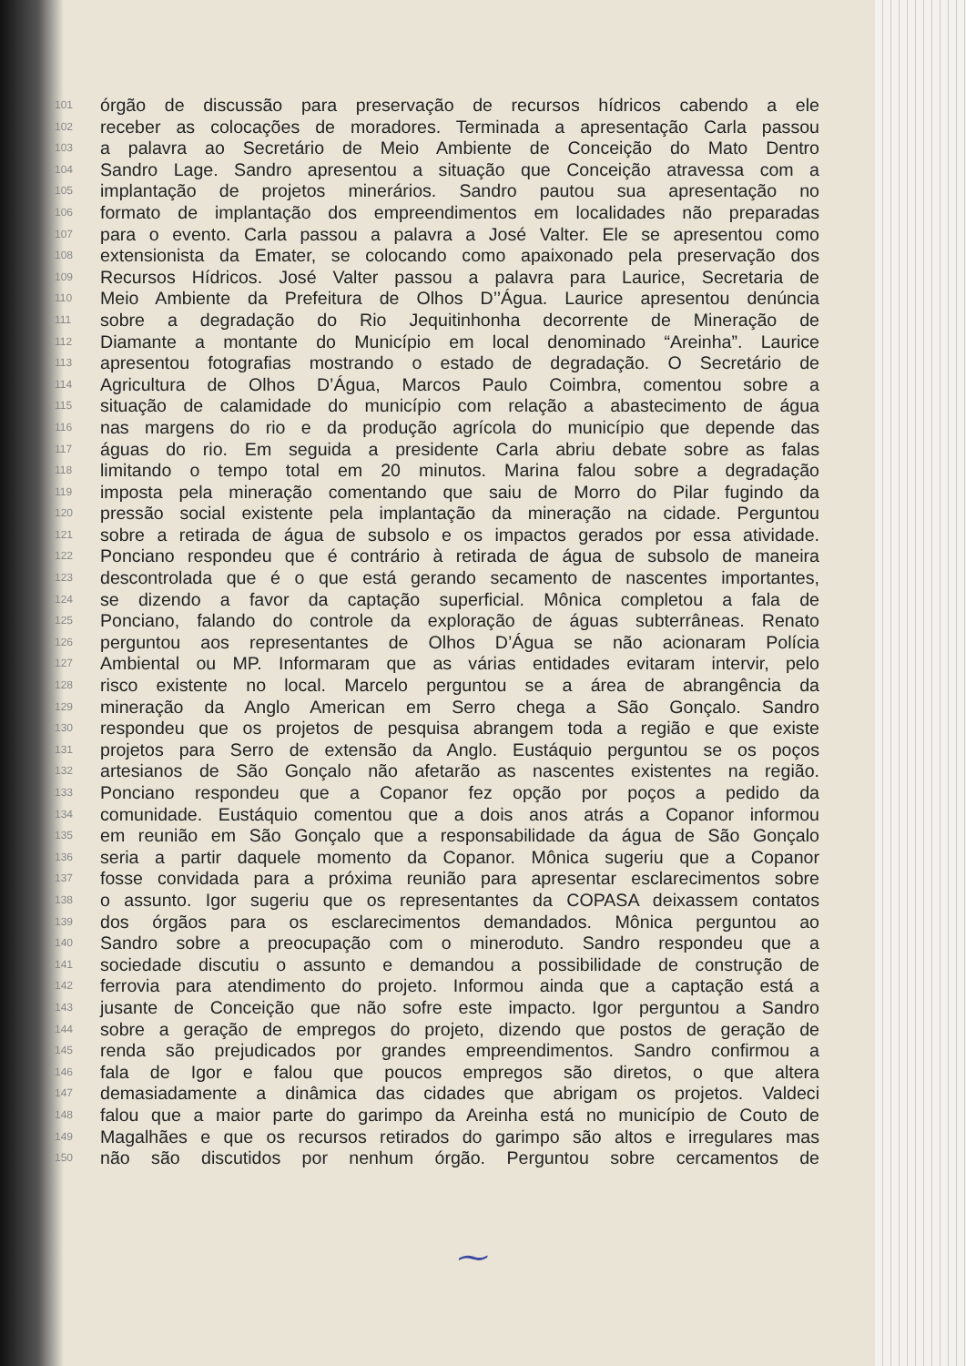101 órgão de discussão para preservação de recursos hídricos cabendo a ele
102 receber as colocações de moradores. Terminada a apresentação Carla passou
103 a palavra ao Secretário de Meio Ambiente de Conceição do Mato Dentro
104 Sandro Lage. Sandro apresentou a situação que Conceição atravessa com a
105 implantação de projetos minerários. Sandro pautou sua apresentação no
106 formato de implantação dos empreendimentos em localidades não preparadas
107 para o evento. Carla passou a palavra a José Valter. Ele se apresentou como
108 extensionista da Emater, se colocando como apaixonado pela preservação dos
109 Recursos Hídricos. José Valter passou a palavra para Laurice, Secretaria de
110 Meio Ambiente da Prefeitura de Olhos D’’Água. Laurice apresentou denúncia
111 sobre a degradação do Rio Jequitinhonha decorrente de Mineração de
112 Diamante a montante do Município em local denominado “Areinha”. Laurice
113 apresentou fotografias mostrando o estado de degradação. O Secretário de
114 Agricultura de Olhos D’Água, Marcos Paulo Coimbra, comentou sobre a
115 situação de calamidade do município com relação a abastecimento de água
116 nas margens do rio e da produção agrícola do município que depende das
117 águas do rio. Em seguida a presidente Carla abriu debate sobre as falas
118 limitando o tempo total em 20 minutos. Marina falou sobre a degradação
119 imposta pela mineração comentando que saiu de Morro do Pilar fugindo da
120 pressão social existente pela implantação da mineração na cidade. Perguntou
121 sobre a retirada de água de subsolo e os impactos gerados por essa atividade.
122 Ponciano respondeu que é contrário à retirada de água de subsolo de maneira
123 descontrolada que é o que está gerando secamento de nascentes importantes,
124 se dizendo a favor da captação superficial. Mônica completou a fala de
125 Ponciano, falando do controle da exploração de águas subterrâneas. Renato
126 perguntou aos representantes de Olhos D’Água se não acionaram Polícia
127 Ambiental ou MP. Informaram que as várias entidades evitaram intervir, pelo
128 risco existente no local. Marcelo perguntou se a área de abrangência da
129 mineração da Anglo American em Serro chega a São Gonçalo. Sandro
130 respondeu que os projetos de pesquisa abrangem toda a região e que existe
131 projetos para Serro de extensão da Anglo. Eustáquio perguntou se os poços
132 artesianos de São Gonçalo não afetarão as nascentes existentes na região.
133 Ponciano respondeu que a Copanor fez opção por poços a pedido da
134 comunidade. Eustáquio comentou que a dois anos atrás a Copanor informou
135 em reunião em São Gonçalo que a responsabilidade da água de São Gonçalo
136 seria a partir daquele momento da Copanor. Mônica sugeriu que a Copanor
137 fosse convidada para a próxima reunião para apresentar esclarecimentos sobre
138 o assunto. Igor sugeriu que os representantes da COPASA deixassem contatos
139 dos órgãos para os esclarecimentos demandados. Mônica perguntou ao
140 Sandro sobre a preocupação com o mineroduto. Sandro respondeu que a
141 sociedade discutiu o assunto e demandou a possibilidade de construção de
142 ferrovia para atendimento do projeto. Informou ainda que a captação está a
143 jusante de Conceição que não sofre este impacto. Igor perguntou a Sandro
144 sobre a geração de empregos do projeto, dizendo que postos de geração de
145 renda são prejudicados por grandes empreendimentos. Sandro confirmou a
146 fala de Igor e falou que poucos empregos são diretos, o que altera
147 demasiadamente a dinâmica das cidades que abrigam os projetos. Valdeci
148 falou que a maior parte do garimpo da Areinha está no município de Couto de
149 Magalhães e que os recursos retirados do garimpo são altos e irregulares mas
150 não são discutidos por nenhum órgão. Perguntou sobre cercamentos de
⁓